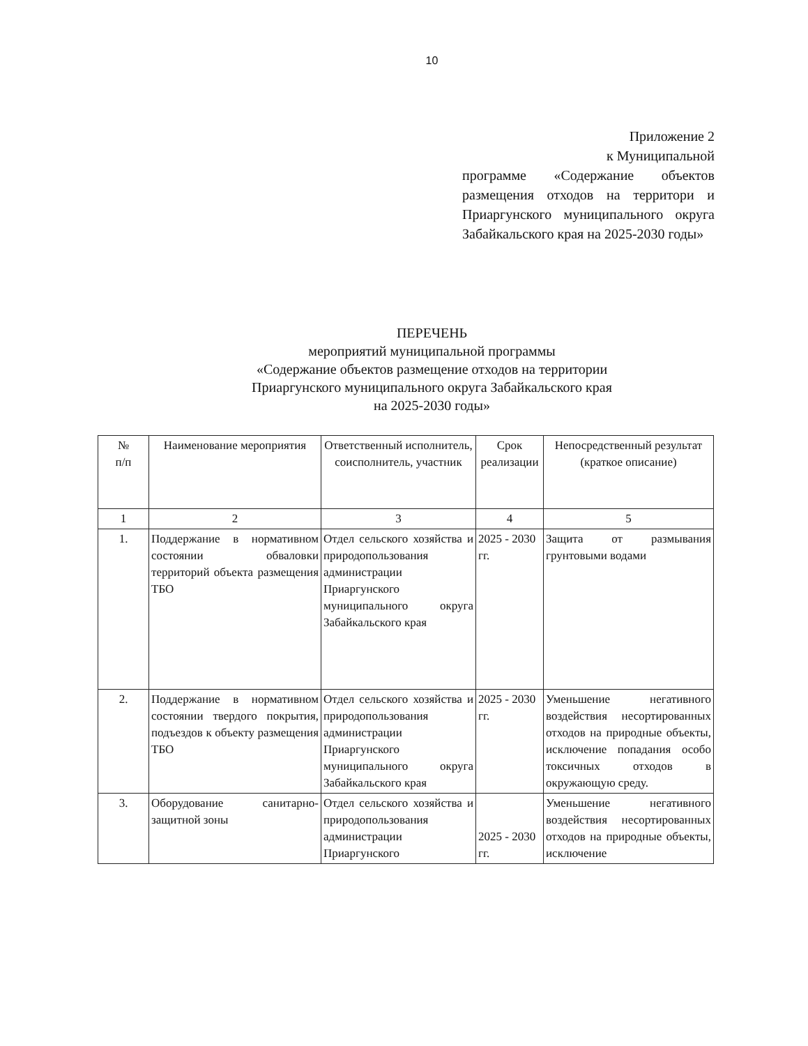10
Приложение 2
к Муниципальной
программе «Содержание объектов размещения отходов на территори и Приаргунского муниципального округа Забайкальского края на 2025-2030 годы»
ПЕРЕЧЕНЬ
мероприятий муниципальной программы
«Содержание объектов размещение отходов на территории
Приаргунского муниципального округа Забайкальского края
на 2025-2030 годы»
| № п/п | Наименование мероприятия | Ответственный исполнитель, соисполнитель, участник | Срок реализации | Непосредственный результат (краткое описание) |
| --- | --- | --- | --- | --- |
| 1 | 2 | 3 | 4 | 5 |
| 1. | Поддержание в нормативном состоянии обваловки территорий объекта размещения ТБО | Отдел сельского хозяйства и природопользования администрации Приаргунского муниципального округа Забайкальского края | 2025 - 2030 гг. | Защита от размывания грунтовыми водами |
| 2. | Поддержание в нормативном состоянии твердого покрытия, подъездов к объекту размещения ТБО | Отдел сельского хозяйства и природопользования администрации Приаргунского муниципального округа Забайкальского края | 2025 - 2030 гг. | Уменьшение негативного воздействия несортированных отходов на природные объекты, исключение попадания особо токсичных отходов в окружающую среду. |
| 3. | Оборудование санитарно-защитной зоны | Отдел сельского хозяйства и природопользования администрации Приаргунского | 2025 - 2030 гг. | Уменьшение негативного воздействия несортированных отходов на природные объекты, исключение |